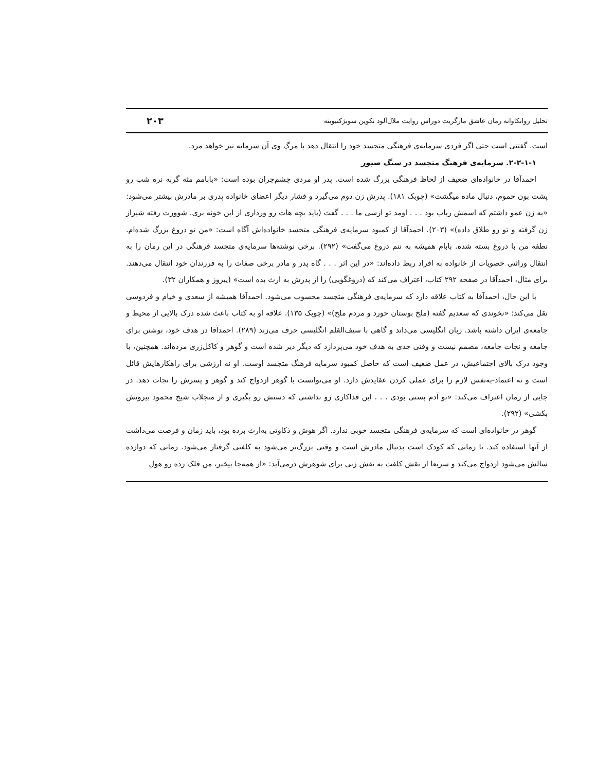تحلیل روانکاوانه رمان عاشق مارگریت دوراس روایت ملال‌آلود تکوین سوبژکتیویته ۲۰۳
است. گفتنی است حتی اگر فردی سرمایه‌ی فرهنگی متجسد خود را انتقال دهد با مرگ وی آن سرمایه نیز خواهد مرد.
۲-۲-۱-۱. سرمایه‌ی فرهنگ متجسد در سنگ صبور
احمدآقا در خانواده‌ای ضعیف از لحاظ فرهنگی بزرگ شده است. پدر او مردی چشم‌چران بوده است: «بابامم مثه گربه نره شب رو پشت بون حموم، دنبال ماده میگشت» (چوبک ۱۸۱). پدرش زن دوم می‌گیرد و فشار دیگر اعضای خانواده پدری بر مادرش بیشتر می‌شود: «یه زن عمو داشتم که اسمش رباب بود . . . اومد تو ارسی ما . . . گفت (باید بچه هات رو ورداری از این خونه بری. شوورت رفته شیراز زن گرفته و تو رو طلاق داده)» (۲۰۳). احمدآقا از کمبود سرمایه‌ی فرهنگی متجسد خانواده‌اش آگاه است: «من تو دروغ بزرگ شده‌ام. نطفه من با دروغ بسته شده. بابام همیشه به ننم دروغ می‌گفت» (۲۹۲). برخی نوشته‌ها سرمایه‌ی متجسد فرهنگی در این رمان را به انتقال وراثتی خصویات از خانواده به افراد ربط داده‌اند: «در این اثر . . . گاه پدر و مادر برخی صفات را به فرزندان خود انتقال می‌دهند. برای مثال، احمدآقا در صفحه ۲۹۲ کتاب، اعتراف می‌کند که (دروغگویی) را از پدرش به ارث بده است» (پیروز و همکاران ۳۲).
با این حال، احمدآقا به کتاب علاقه دارد که سرمایه‌ی فرهنگی متجسد محسوب می‌شود. احمدآقا همیشه از سعدی و خیام و فردوسی نقل می‌کند: «نخوندی که سعدیم گفته (ملخ بوستان خورد و مردم ملخ)» (چوبک ۱۳۵). علاقه او به کتاب باعث شده درک بالایی از محیط و جامعه‌ی ایران داشته باشد. زبان انگلیسی می‌داند و گاهی با سیف‌القلم انگلیسی حرف می‌زند (۲۸۹). احمدآقا در هدف خود، نوشتن برای جامعه و نجات جامعه، مصمم نیست و وقتی جدی به هدف خود می‌پردازد که دیگر دیر شده است و گوهر و کاکل‌زری مرده‌اند. همچنین، با وجود درک بالای اجتماعیش، در عمل ضعیف است که حاصل کمبود سرمایه فرهنگ متجسد اوست. او نه ارزشی برای راهکارهایش قائل است و نه اعتماد-به‌نفس لازم را برای عملی کردن عقایدش دارد. او می‌توانست با گوهر ازدواج کند و گوهر و پسرش را نجات دهد. در جایی از رمان اعتراف می‌کند: «تو آدم پستی بودی . . . این فداکاری رو نداشتی که دستش رو بگیری و از منجلاب شیخ محمود بیرونش بکشی» (۲۹۲).
گوهر در خانواده‌ای است که سرمایه‌ی فرهنگی متجسد خوبی ندارد. اگر هوش و ذکاوتی به‌ارث برده بود، باید زمان و فرصت می‌داشت از آنها استفاده کند. تا زمانی که کودک است بدنبال مادرش است و وقتی بزرگ‌تر می‌شود به کلفتی گرفتار می‌شود. زمانی که دوازده سالش می‌شود ازدواج می‌کند و سریعا از نقش کلفت به نقش زنی برای شوهرش درمی‌آید: «از همه‌جا بیخبر، من فلک زده رو هول